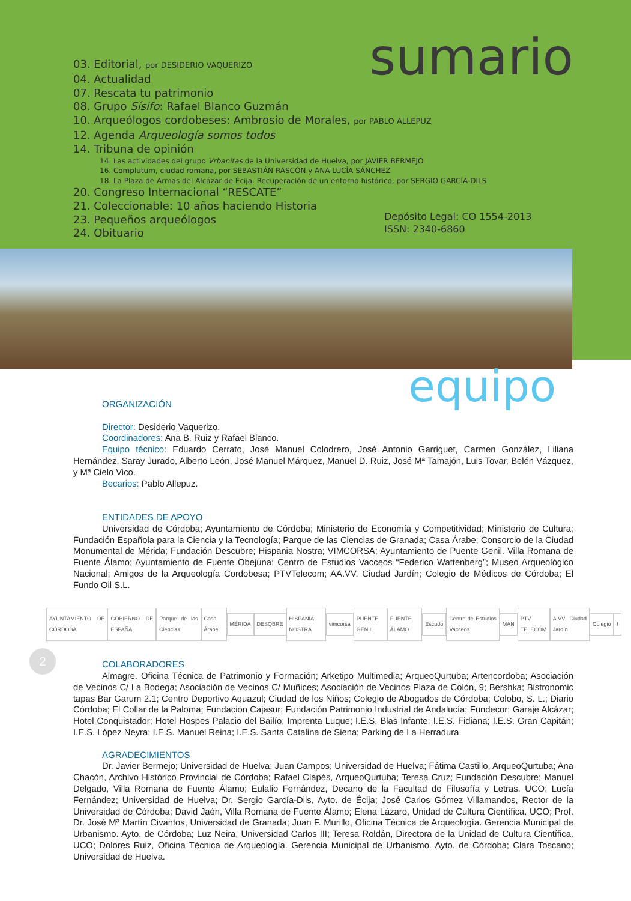03. Editorial, por DESIDERIO VAQUERIZO
04. Actualidad
07. Rescata tu patrimonio
08. Grupo Sísifo: Rafael Blanco Guzmán
10. Arqueólogos cordobeses: Ambrosio de Morales, por PABLO ALLEPUZ
12. Agenda Arqueología somos todos
14. Tribuna de opinión
14. Las actividades del grupo Vrbanitas de la Universidad de Huelva, por JAVIER BERMEJO
16. Complutum, ciudad romana, por SEBASTIÁN RASCÓN y ANA LUCÍA SÁNCHEZ
18. La Plaza de Armas del Alcázar de Écija. Recuperación de un entorno histórico, por SERGIO GARCÍA-DILS
20. Congreso Internacional “RESCATE”
21. Coleccionable: 10 años haciendo Historia
23. Pequeños arqueólogos
24. Obituario
sumario
Depósito Legal: CO 1554-2013
ISSN: 2340-6860
equipo
ORGANIZACIÓN
Director: Desiderio Vaquerizo.
Coordinadores: Ana B. Ruiz y Rafael Blanco.
Equipo técnico: Eduardo Cerrato, José Manuel Colodrero, José Antonio Garriguet, Carmen González, Liliana Hernández, Saray Jurado, Alberto León, José Manuel Márquez, Manuel D. Ruiz, José Mª Tamajón, Luis Tovar, Belén Vázquez, y Mª Cielo Vico.
Becarios: Pablo Allepuz.
ENTIDADES DE APOYO
Universidad de Córdoba; Ayuntamiento de Córdoba; Ministerio de Economía y Competitividad; Ministerio de Cultura; Fundación Española para la Ciencia y la Tecnología; Parque de las Ciencias de Granada; Casa Árabe; Consorcio de la Ciudad Monumental de Mérida; Fundación Descubre; Hispania Nostra; VIMCORSA; Ayuntamiento de Puente Genil. Villa Romana de Fuente Álamo; Ayuntamiento de Fuente Obejuna; Centro de Estudios Vacceos “Federico Wattenberg”; Museo Arqueológico Nacional; Amigos de la Arqueología Cordobesa; PTVTelecom; AA.VV. Ciudad Jardín; Colegio de Médicos de Córdoba; El Fundo Oil S.L.
AYUNTAMIENTO DE CÓRDOBA GOBIERNO DE ESPAÑA Parque de las Ciencias Casa Árabe MÉRIDA DESQBRE HISPANIA NOSTRA vimcorsa PUENTE GENIL FUENTE ÁLAMO Escudo Centro de Estudios Vacceos MAN PTV TELECOM A.VV. Ciudad Jardín Colegio f
COLABORADORES
Almagre. Oficina Técnica de Patrimonio y Formación; Arketipo Multimedia; ArqueoQurtuba; Artencordoba; Asociación de Vecinos C/ La Bodega; Asociación de Vecinos C/ Muñices; Asociación de Vecinos Plaza de Colón, 9; Ber­shka; Bistronomic tapas Bar Garum 2.1; Centro Deportivo Aquazul; Ciudad de los Niños; Colegio de Abogados de Córdoba; Colobo, S. L.; Diario Córdoba; El Collar de la Paloma; Fundación Cajasur; Fundación Patrimonio Industrial de Andalucía; Fundecor; Garaje Alcázar; Hotel Conquistador; Hotel Hospes Palacio del Bailío; Imprenta Luque; I.E.S. Blas Infante; I.E.S. Fidiana; I.E.S. Gran Capitán; I.E.S. López Neyra; I.E.S. Manuel Reina; I.E.S. Santa Catalina de Siena; Parking de La Herradura
AGRADECIMIENTOS
Dr. Javier Bermejo; Universidad de Huelva; Juan Campos; Universidad de Huelva; Fátima Castillo, ArqueoQurtuba; Ana Chacón, Archivo Histórico Provincial de Córdoba; Rafael Clapés, ArqueoQurtuba; Teresa Cruz; Fundación Descubre; Manuel Delgado, Villa Romana de Fuente Álamo; Eulalio Fernández, Decano de la Facultad de Filosofía y Letras. UCO; Lucía Fernández; Universidad de Huelva; Dr. Sergio García-Dils, Ayto. de Écija; José Carlos Gómez Villamandos, Rector de la Universidad de Córdoba; David Jaén, Villa Romana de Fuente Álamo; Elena Lázaro, Unidad de Cultura Científica. UCO; Prof. Dr. José Mª Martín Civantos, Universidad de Granada; Juan F. Murillo, Oficina Técnica de Arqueología. Gerencia Municipal de Urbanismo. Ayto. de Córdoba; Luz Neira, Universidad Carlos III; Teresa Roldán, Directora de la Unidad de Cultura Científica. UCO; Dolores Ruiz, Oficina Técnica de Arqueología. Gerencia Municipal de Urbanismo. Ayto. de Córdoba; Clara Toscano; Universidad de Huelva.
2